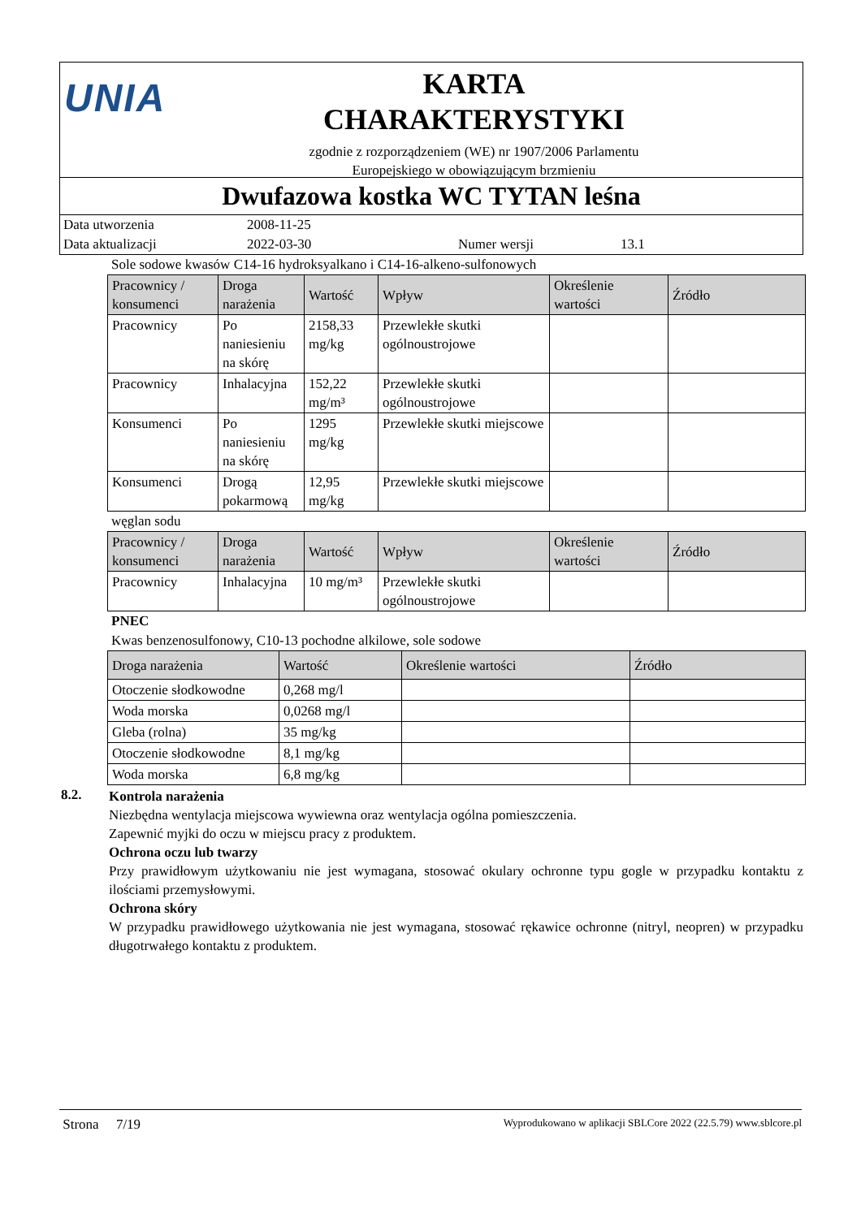UNIA
KARTA
CHARAKTERYSTYKI
zgodnie z rozporządzeniem (WE) nr 1907/2006 Parlamentu
Europejskiego w obowiązującym brzmieniu
Dwufazowa kostka WC TYTAN leśna
Data utworzenia 2008-11-25
Data aktualizacji 2022-03-30 Numer wersji 13.1
Sole sodowe kwasów C14-16 hydroksyalkano i C14-16-alkeno-sulfonowych
| Pracownicy / konsumenci | Droga narażenia | Wartość | Wpływ | Określenie wartości | Źródło |
| --- | --- | --- | --- | --- | --- |
| Pracownicy | Po naniesieniu na skórę | 2158,33 mg/kg | Przewlekłe skutki ogólnoustrojowe | | |
| Pracownicy | Inhalacyjna | 152,22 mg/m³ | Przewlekłe skutki ogólnoustrojowe | | |
| Konsumenci | Po naniesieniu na skórę | 1295 mg/kg | Przewlekłe skutki miejscowe | | |
| Konsumenci | Drogą pokarmową | 12,95 mg/kg | Przewlekłe skutki miejscowe | | |
węglan sodu
| Pracownicy / konsumenci | Droga narażenia | Wartość | Wpływ | Określenie wartości | Źródło |
| --- | --- | --- | --- | --- | --- |
| Pracownicy | Inhalacyjna | 10 mg/m³ | Przewlekłe skutki ogólnoustrojowe | | |
PNEC
Kwas benzenosulfonowy, C10-13 pochodne alkilowe, sole sodowe
| Droga narażenia | Wartość | Określenie wartości | Źródło |
| --- | --- | --- | --- |
| Otoczenie słodkowodne | 0,268 mg/l | | |
| Woda morska | 0,0268 mg/l | | |
| Gleba (rolna) | 35 mg/kg | | |
| Otoczenie słodkowodne | 8,1 mg/kg | | |
| Woda morska | 6,8 mg/kg | | |
8.2.
Kontrola narażenia
Niezbędna wentylacja miejscowa wywiewna oraz wentylacja ogólna pomieszczenia.
Zapewnić myjki do oczu w miejscu pracy z produktem.
Ochrona oczu lub twarzy
Przy prawidłowym użytkowaniu nie jest wymagana, stosować okulary ochronne typu gogle w przypadku kontaktu z ilościami przemysłowymi.
Ochrona skóry
W przypadku prawidłowego użytkowania nie jest wymagana, stosować rękawice ochronne (nitryl, neopren) w przypadku długotrwałego kontaktu z produktem.
Strona 7/19 Wyprodukowano w aplikacji SBLCore 2022 (22.5.79) www.sblcore.pl